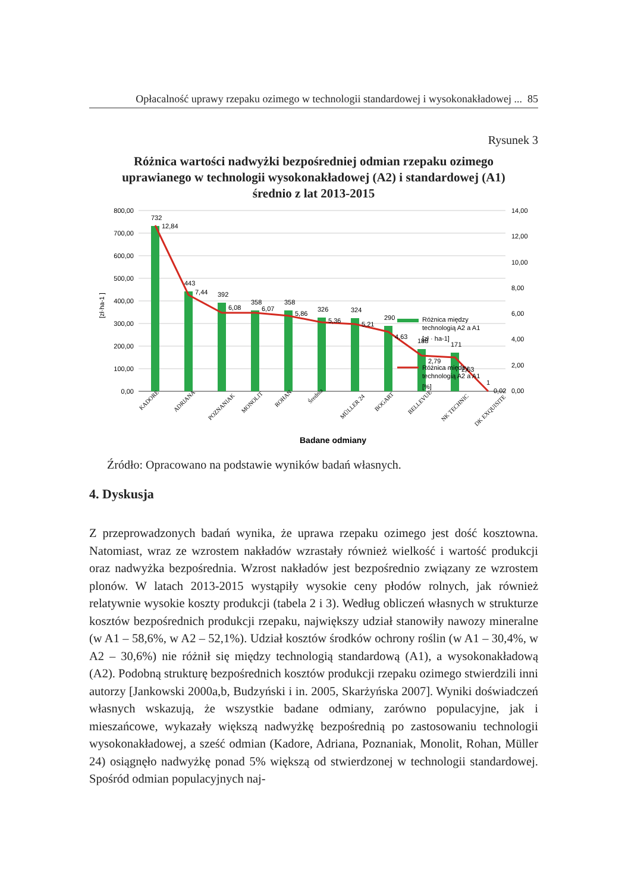Opłacalność uprawy rzepaku ozimego w technologii standardowej i wysokonakładowej ... 85
Rysunek 3
Różnica wartości nadwyżki bezpośredniej odmian rzepaku ozimego
uprawianego w technologii wysokonakładowej (A2) i standardowej (A1)
średnio z lat 2013-2015
800,00
700,00
600,00
500,00
400,00
300,00
200,00
100,00
0,00
14,00
12,00
10,00
8,00
6,00
4,00
2,00
0,00
[zł·ha-1 ]
732
12,84
443
7,44
392
6,08
358
6,07
358
5,86
326
5,36
324
5,21
290
4,63
188
2,79
171
2,63
1
0,02
Różnica między
technologią A2 a A1
[zł · ha-1]
Różnica między
technologią A2 a A1
[%]
KADORE
ADRIANA
POZNANIAK
MONOLIT
ROHAN
Średnia
MÜLLER 24
BOGART
BELLEVUE
NK TECHNIC
DK EXQUISITE
Badane odmiany
Źródło: Opracowano na podstawie wyników badań własnych.
4. Dyskusja
Z przeprowadzonych badań wynika, że uprawa rzepaku ozimego jest dość kosztowna. Natomiast, wraz ze wzrostem nakładów wzrastały również wielkość i wartość produkcji oraz nadwyżka bezpośrednia. Wzrost nakładów jest bezpośrednio związany ze wzrostem plonów. W latach 2013-2015 wystąpiły wysokie ceny płodów rolnych, jak również relatywnie wysokie koszty produkcji (tabela 2 i 3). Według obliczeń własnych w strukturze kosztów bezpośrednich produkcji rzepaku, największy udział stanowiły nawozy mineralne (w A1 – 58,6%, w A2 – 52,1%). Udział kosztów środków ochrony roślin (w A1 – 30,4%, w A2 – 30,6%) nie różnił się między technologią standardową (A1), a wysokonakładową (A2). Podobną strukturę bezpośrednich kosztów produkcji rzepaku ozimego stwierdzili inni autorzy [Jankowski 2000a,b, Budzyński i in. 2005, Skarżyńska 2007]. Wyniki doświadczeń własnych wskazują, że wszystkie badane odmiany, zarówno populacyjne, jak i mieszańcowe, wykazały większą nadwyżkę bezpośrednią po zastosowaniu technologii wysokonakładowej, a sześć odmian (Kadore, Adriana, Poznaniak, Monolit, Rohan, Müller 24) osiągnęło nadwyżkę ponad 5% większą od stwierdzonej w technologii standardowej. Spośród odmian populacyjnych naj-